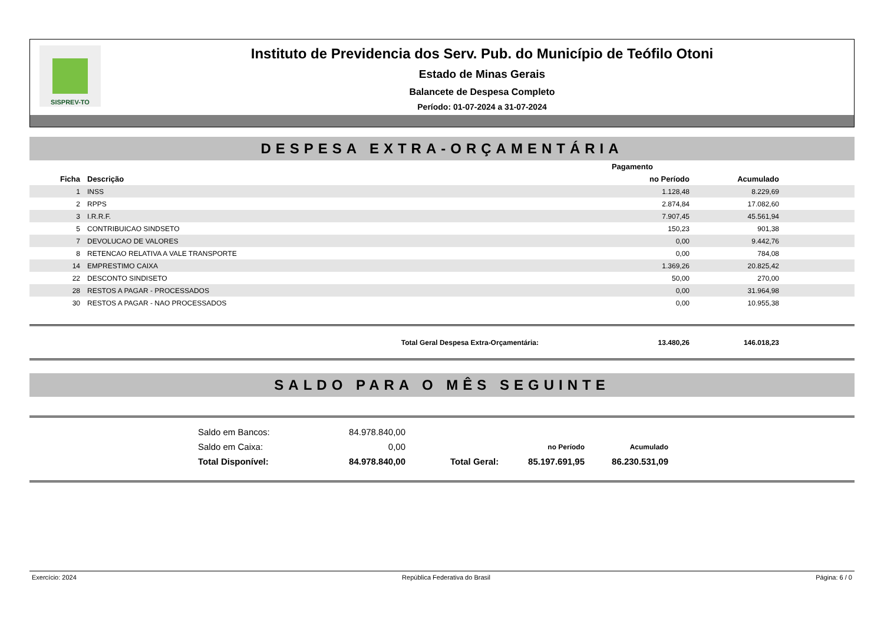SISPREV-TO
Instituto de Previdencia dos Serv. Pub. do Município de Teófilo Otoni
Estado de Minas Gerais
Balancete de Despesa Completo
Período: 01-07-2024 a 31-07-2024
DESPESA EXTRA-ORÇAMENTÁRIA
| | | Pagamento | | |
| --- | --- | --- | --- | --- |
| Ficha | Descrição | no Período | Acumulado | |
| 1 | INSS | 1.128,48 | 8.229,69 | |
| 2 | RPPS | 2.874,84 | 17.082,60 | |
| 3 | I.R.R.F. | 7.907,45 | 45.561,94 | |
| 5 | CONTRIBUICAO SINDSETO | 150,23 | 901,38 | |
| 7 | DEVOLUCAO DE VALORES | 0,00 | 9.442,76 | |
| 8 | RETENCAO RELATIVA A VALE TRANSPORTE | 0,00 | 784,08 | |
| 14 | EMPRESTIMO CAIXA | 1.369,26 | 20.825,42 | |
| 22 | DESCONTO SINDISETO | 50,00 | 270,00 | |
| 28 | RESTOS A PAGAR - PROCESSADOS | 0,00 | 31.964,98 | |
| 30 | RESTOS A PAGAR - NAO PROCESSADOS | 0,00 | 10.955,38 | |
| | Total Geral Despesa Extra-Orçamentária: | 13.480,26 | 146.018,23 | |
SALDO PARA O MÊS SEGUINTE
| Saldo em Bancos: | 84.978.840,00 | | | |
| Saldo em Caixa: | 0,00 | | no Período | Acumulado |
| Total Disponível: | 84.978.840,00 | Total Geral: | 85.197.691,95 | 86.230.531,09 |
Exercício: 2024 República Federativa do Brasil Página: 6 / 0